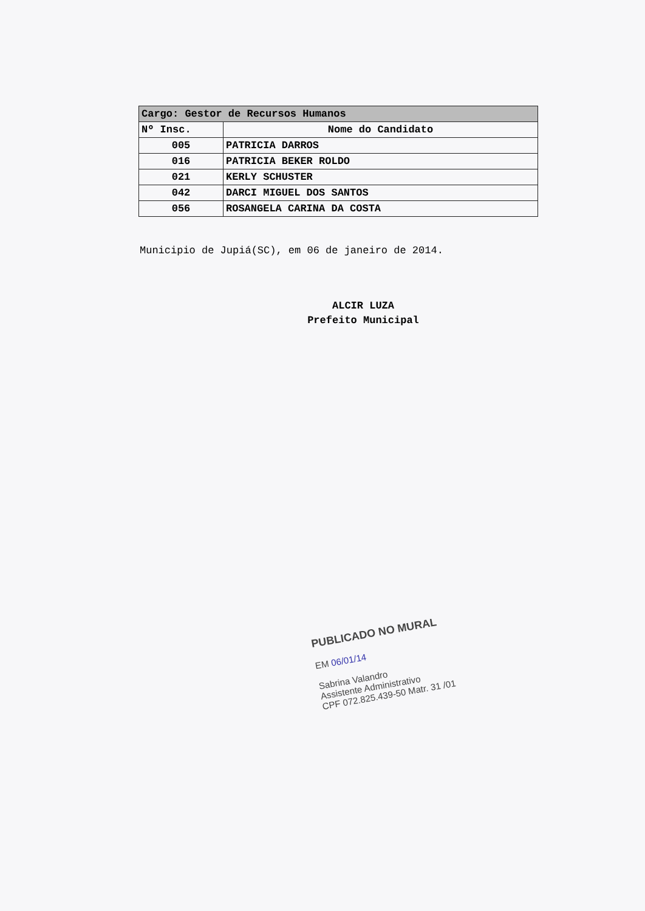| Cargo: Gestor de Recursos Humanos | |
| --- | --- |
| Nº Insc. | Nome do Candidato |
| 005 | PATRICIA DARROS |
| 016 | PATRICIA BEKER ROLDO |
| 021 | KERLY SCHUSTER |
| 042 | DARCI MIGUEL DOS SANTOS |
| 056 | ROSANGELA CARINA DA COSTA |
Municipio de Jupiá(SC), em 06 de janeiro de 2014.
ALCIR LUZA
Prefeito Municipal
PUBLICADO NO MURAL
EM 06/01/14
Sabrina Valandro
Assistente Administrativo
CPF 072.825.439-50 Matr. 31 /01